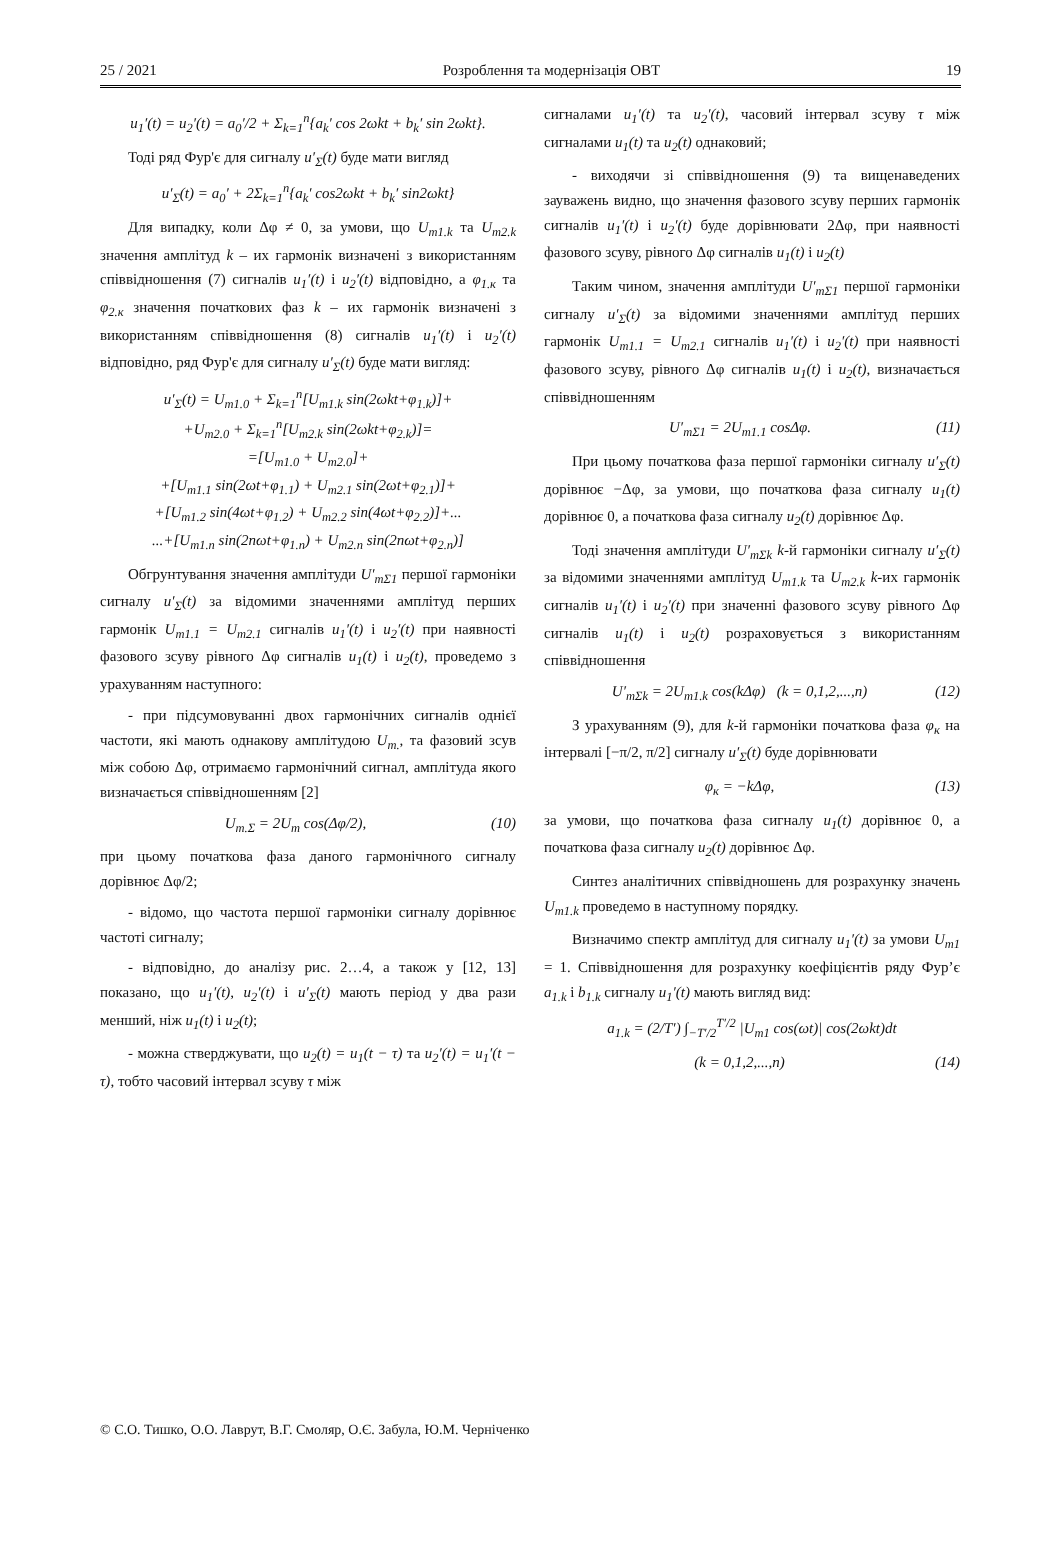25 / 2021 Розроблення та модернізація ОВТ 19
u<sub>1</sub>′(t) = u<sub>2</sub>′(t) = a<sub>0</sub>′/2 + Σ<sub>k=1</sub><sup>n</sup>{a<sub>k</sub>′ cos 2ωkt + b<sub>k</sub>′ sin 2ωkt}.
Тоді ряд Фур'є для сигналу u′<sub>Σ</sub>(t) буде мати вигляд
u′<sub>Σ</sub>(t) = a<sub>0</sub>′ + 2Σ<sub>k=1</sub><sup>n</sup>{a<sub>k</sub>′ cos2ωkt + b<sub>k</sub>′ sin2ωkt}
Для випадку, коли Δφ ≠ 0, за умови, що U<sub>m1.k</sub> та U<sub>m2.k</sub> значення амплітуд k – их гармонік визначені з використанням співвідношення (7) сигналів u<sub>1</sub>′(t) і u<sub>2</sub>′(t) відповідно, а φ<sub>1.к</sub> та φ<sub>2.к</sub> значення початкових фаз k – их гармонік визначені з використанням співвідношення (8) сигналів u<sub>1</sub>′(t) і u<sub>2</sub>′(t) відповідно, ряд Фур'є для сигналу u′<sub>Σ</sub>(t) буде мати вигляд:
u′<sub>Σ</sub>(t) = U<sub>m1.0</sub> + Σ<sub>k=1</sub><sup>n</sup>[U<sub>m1.k</sub> sin(2ωkt+φ<sub>1.k</sub>)]+
+U<sub>m2.0</sub> + Σ<sub>k=1</sub><sup>n</sup>[U<sub>m2.k</sub> sin(2ωkt+φ<sub>2.k</sub>)]=
=[U<sub>m1.0</sub> + U<sub>m2.0</sub>]+
+[U<sub>m1.1</sub> sin(2ωt+φ<sub>1.1</sub>) + U<sub>m2.1</sub> sin(2ωt+φ<sub>2.1</sub>)]+
+[U<sub>m1.2</sub> sin(4ωt+φ<sub>1.2</sub>) + U<sub>m2.2</sub> sin(4ωt+φ<sub>2.2</sub>)]+...
...+[U<sub>m1.n</sub> sin(2nωt+φ<sub>1.n</sub>) + U<sub>m2.n</sub> sin(2nωt+φ<sub>2.n</sub>)]
Обгрунтування значення амплітуди U′<sub>mΣ1</sub> першої гармоніки сигналу u′<sub>Σ</sub>(t) за відомими значеннями амплітуд перших гармонік U<sub>m1.1</sub> = U<sub>m2.1</sub> сигналів u<sub>1</sub>′(t) і u<sub>2</sub>′(t) при наявності фазового зсуву рівного Δφ сигналів u<sub>1</sub>(t) і u<sub>2</sub>(t), проведемо з урахуванням наступного:
- при підсумовуванні двох гармонічних сигналів однієї частоти, які мають однакову амплітудою U<sub>m.</sub>, та фазовий зсув між собою Δφ, отримаємо гармонічний сигнал, амплітуда якого визначається співвідношенням [2]
U<sub>m.Σ</sub> = 2U<sub>m</sub> cos(Δφ/2), (10)
при цьому початкова фаза даного гармонічного сигналу дорівнює Δφ/2;
- відомо, що частота першої гармоніки сигналу дорівнює частоті сигналу;
- відповідно, до аналізу рис. 2…4, а також у [12, 13] показано, що u<sub>1</sub>′(t), u<sub>2</sub>′(t) і u′<sub>Σ</sub>(t) мають період у два рази менший, ніж u<sub>1</sub>(t) і u<sub>2</sub>(t);
- можна стверджувати, що u<sub>2</sub>(t) = u<sub>1</sub>(t − τ) та u<sub>2</sub>′(t) = u<sub>1</sub>′(t − τ), тобто часовий інтервал зсуву τ між
сигналами u<sub>1</sub>′(t) та u<sub>2</sub>′(t), часовий інтервал зсуву τ між сигналами u<sub>1</sub>(t) та u<sub>2</sub>(t) однаковий;
- виходячи зі співвідношення (9) та вищенаведених зауважень видно, що значення фазового зсуву перших гармонік сигналів u<sub>1</sub>′(t) і u<sub>2</sub>′(t) буде дорівнювати 2Δφ, при наявності фазового зсуву, рівного Δφ сигналів u<sub>1</sub>(t) і u<sub>2</sub>(t)
Таким чином, значення амплітуди U′<sub>mΣ1</sub> першої гармоніки сигналу u′<sub>Σ</sub>(t) за відомими значеннями амплітуд перших гармонік U<sub>m1.1</sub> = U<sub>m2.1</sub> сигналів u<sub>1</sub>′(t) і u<sub>2</sub>′(t) при наявності фазового зсуву, рівного Δφ сигналів u<sub>1</sub>(t) і u<sub>2</sub>(t), визначається співвідношенням
U′<sub>mΣ1</sub> = 2U<sub>m1.1</sub> cosΔφ. (11)
При цьому початкова фаза першої гармоніки сигналу u′<sub>Σ</sub>(t) дорівнює −Δφ, за умови, що початкова фаза сигналу u<sub>1</sub>(t) дорівнює 0, а початкова фаза сигналу u<sub>2</sub>(t) дорівнює Δφ.
Тоді значення амплітуди U′<sub>mΣk</sub> k-й гармоніки сигналу u′<sub>Σ</sub>(t) за відомими значеннями амплітуд U<sub>m1.k</sub> та U<sub>m2.k</sub> k-их гармонік сигналів u<sub>1</sub>′(t) і u<sub>2</sub>′(t) при значенні фазового зсуву рівного Δφ сигналів u<sub>1</sub>(t) і u<sub>2</sub>(t) розраховується з використанням співвідношення
U′<sub>mΣk</sub> = 2U<sub>m1.k</sub> cos(kΔφ) (k = 0,1,2,...,n) (12)
З урахуванням (9), для k-й гармоніки початкова фаза φ<sub>к</sub> на інтервалі [−π/2, π/2] сигналу u′<sub>Σ</sub>(t) буде дорівнювати
φ<sub>к</sub> = −kΔφ, (13)
за умови, що початкова фаза сигналу u<sub>1</sub>(t) дорівнює 0, а початкова фаза сигналу u<sub>2</sub>(t) дорівнює Δφ.
Синтез аналітичних співвідношень для розрахунку значень U<sub>m1.k</sub> проведемо в наступному порядку.
Визначимо спектр амплітуд для сигналу u<sub>1</sub>′(t) за умови U<sub>m1</sub> = 1. Співвідношення для розрахунку коефіцієнтів ряду Фур’є a<sub>1.k</sub> і b<sub>1.k</sub> сигналу u<sub>1</sub>′(t) мають вигляд вид:
a<sub>1.k</sub> = (2/T′) ∫<sub>−T′/2</sub><sup>T′/2</sup> |U<sub>m1</sub> cos(ωt)| cos(2ωkt)dt
(k = 0,1,2,...,n) (14)
© С.О. Тишко, О.О. Лаврут, В.Г. Смоляр, О.Є. Забула, Ю.М. Черніченко